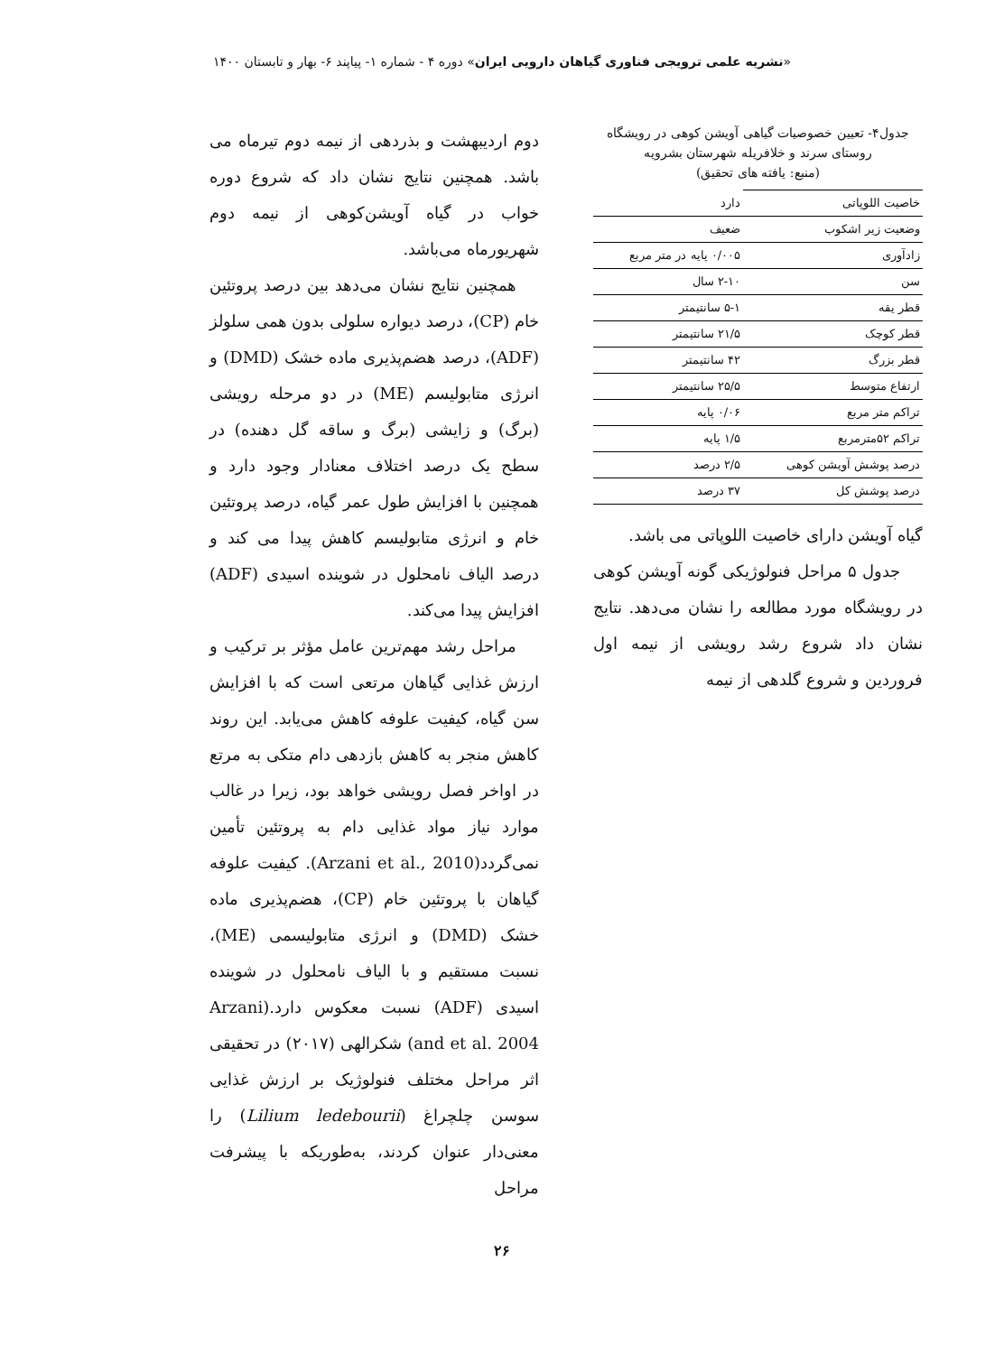«نشریه علمی ترویجی فناوری گیاهان دارویی ایران» دوره ۴ - شماره ۱- پیاپند ۶- بهار و تابستان ۱۴۰۰
جدول۴- تعیین خصوصیات گیاهی آویشن کوهی در رویشگاه روستای سرند و خلافریله شهرستان بشرویه
(منبع: یافته های تحقیق)
| خاصیت اللوپاتی | دارد |
| وضعیت زیر اشکوب | ضعیف |
| زادآوری | ۰/۰۰۵ پایه در متر مربع |
| سن | ۲-۱۰ سال |
| قطر یقه | ۵-۱ سانتیمتر |
| قطر کوچک | ۲۱/۵ سانتیمتر |
| قطر بزرگ | ۴۲ سانتیمتر |
| ارتفاع متوسط | ۲۵/۵ سانتیمتر |
| تراکم متر مربع | ۰/۰۶ پایه |
| تراکم ۵۲مترمربع | ۱/۵ پایه |
| درصد پوشش آویشن کوهی | ۲/۵ درصد |
| درصد پوشش کل | ۳۷ درصد |
گیاه آویشن دارای خاصیت اللوپاتی می باشد.
جدول ۵ مراحل فنولوژیکی گونه آویشن کوهی در رویشگاه مورد مطالعه را نشان می‌دهد. نتایج نشان داد شروع رشد رویشی از نیمه اول فروردین و شروع گلدهی از نیمه
دوم اردیبهشت و بذردهی از نیمه دوم تیرماه می باشد. همچنین نتایج نشان داد که شروع دوره خواب در گیاه آویشن‌کوهی از نیمه دوم شهریورماه می‌باشد.
همچنین نتایج نشان می‌دهد بین درصد پروتئین خام (CP)، درصد دیواره سلولی بدون همی سلولز (ADF)، درصد هضم‌پذیری ماده خشک (DMD) و انرژی متابولیسم (ME) در دو مرحله رویشی (برگ) و زایشی (برگ و ساقه گل دهنده) در سطح یک درصد اختلاف معنادار وجود دارد و همچنین با افزایش طول عمر گیاه، درصد پروتئین خام و انرژی متابولیسم کاهش پیدا می کند و درصد الیاف نامحلول در شوینده اسیدی (ADF) افزایش پیدا می‌کند.
مراحل رشد مهم‌ترین عامل مؤثر بر ترکیب و ارزش غذایی گیاهان مرتعی است که با افزایش سن گیاه، کیفیت علوفه کاهش می‌یابد. این روند کاهش منجر به کاهش بازدهی دام متکی به مرتع در اواخر فصل رویشی خواهد بود، زیرا در غالب موارد نیاز مواد غذایی دام به پروتئین تأمین نمی‌گردد(Arzani et al., 2010). کیفیت علوفه گیاهان با پروتئین خام (CP)، هضم‌پذیری ماده خشک (DMD) و انرژی متابولیسمی (ME)، نسبت مستقیم و با الیاف نامحلول در شوینده اسیدی (ADF) نسبت معکوس دارد.(Arzani and et al. 2004) شکرالهی (۲۰۱۷) در تحقیقی اثر مراحل مختلف فنولوژیک بر ارزش غذایی سوسن چلچراغ (Lilium ledebourii) را معنی‌دار عنوان کردند، به‌طوریکه با پیشرفت مراحل
۲۶